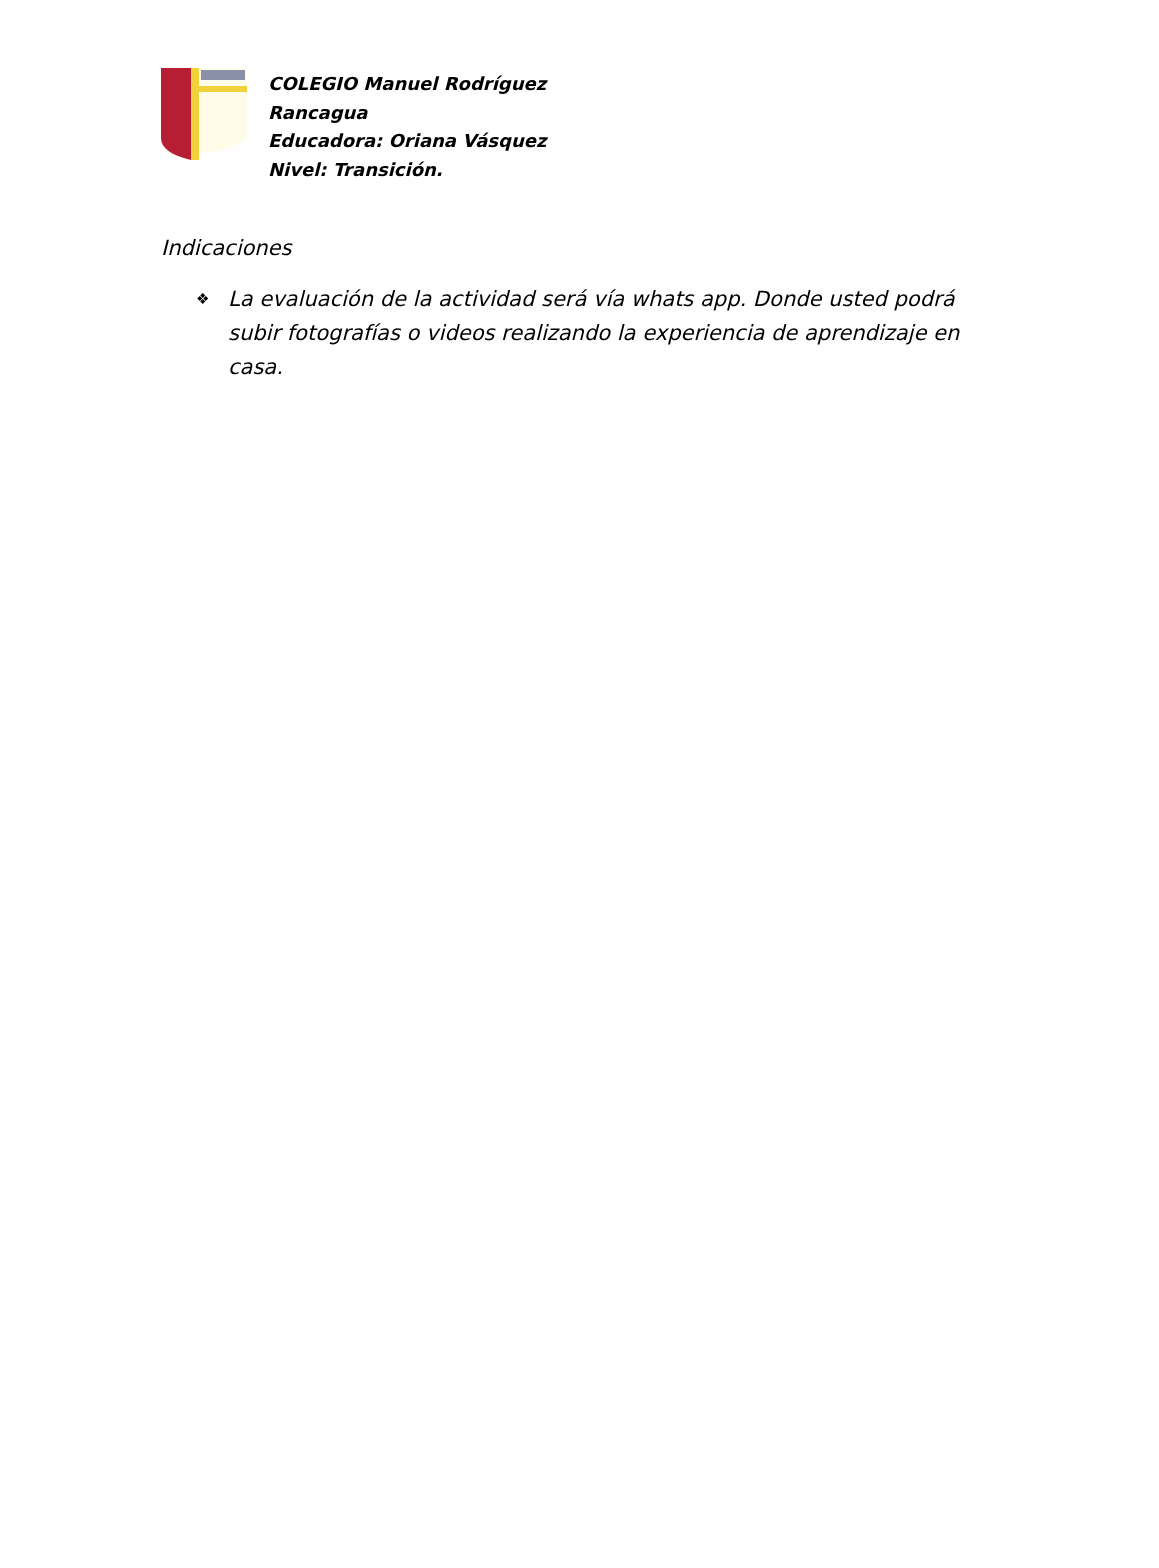COLEGIO Manuel Rodríguez
Rancagua
Educadora: Oriana Vásquez
Nivel: Transición.
Indicaciones
❖ La evaluación de la actividad será vía whats app. Donde usted podrá subir fotografías o videos realizando la experiencia de aprendizaje en casa.